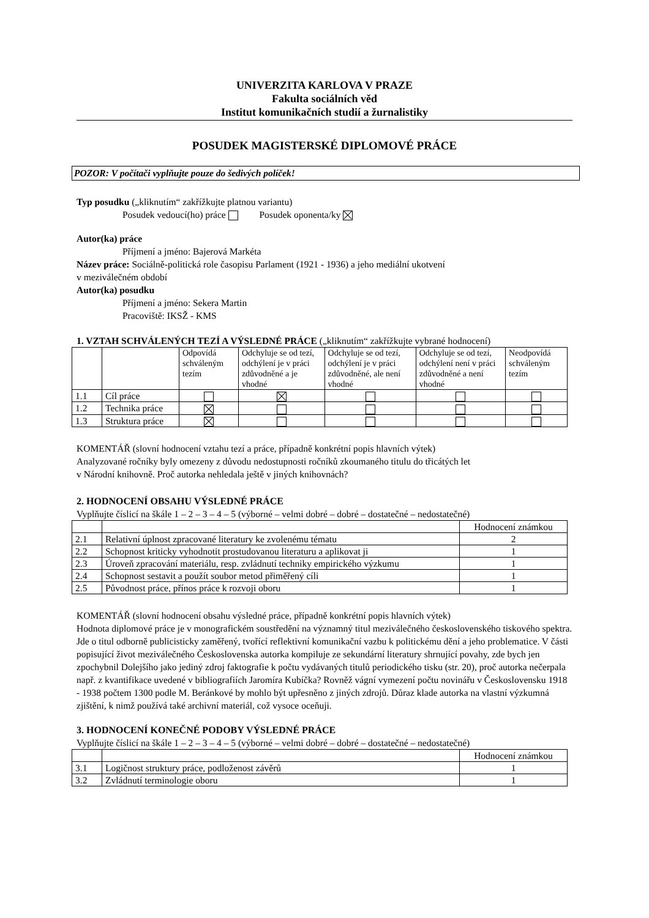UNIVERZITA KARLOVA V PRAZE
Fakulta sociálních věd
Institut komunikačních studií a žurnalistiky
POSUDEK MAGISTERSKÉ DIPLOMOVÉ PRÁCE
POZOR: V počítači vyplňujte pouze do šedivých políček!
Typ posudku („kliknutím“ zakřížkujte platnou variantu)
Posudek vedoucí(ho) práce Posudek oponenta/ky
Autor(ka) práce
Příjmení a jméno: Bajerová Markéta
Název práce: Sociálně-politická role časopisu Parlament (1921 - 1936) a jeho mediální ukotvení
v meziválečném období
Autor(ka) posudku
Příjmení a jméno: Sekera Martin
Pracoviště: IKSŽ - KMS
1. VZTAH SCHVÁLENÝCH TEZÍ A VÝSLEDNÉ PRÁCE („kliknutím“ zakřížkujte vybrané hodnocení)
| | | Odpovídá schváleným tezím | Odchyluje se od tezí, odchýlení je v práci zdůvodněné a je vhodné | Odchyluje se od tezí, odchýlení je v práci zdůvodněné, ale není vhodné | Odchyluje se od tezí, odchýlení není v práci zdůvodněné a není vhodné | Neodpovídá schváleným tezím |
| --- | --- | --- | --- | --- | --- | --- |
| 1.1 | Cíl práce | | | | | |
| 1.2 | Technika práce | | | | | |
| 1.3 | Struktura práce | | | | | |
KOMENTÁŘ (slovní hodnocení vztahu tezí a práce, případně konkrétní popis hlavních výtek)
Analyzované ročníky byly omezeny z důvodu nedostupnosti ročníků zkoumaného titulu do třicátých let
v Národní knihovně. Proč autorka nehledala ještě v jiných knihovnách?
2. HODNOCENÍ OBSAHU VÝSLEDNÉ PRÁCE
Vyplňujte číslicí na škále 1 – 2 – 3 – 4 – 5 (výborné – velmi dobré – dobré – dostatečné – nedostatečné)
| | | Hodnocení známkou |
| --- | --- | --- |
| 2.1 | Relativní úplnost zpracované literatury ke zvolenému tématu | 2 |
| 2.2 | Schopnost kriticky vyhodnotit prostudovanou literaturu a aplikovat ji | 1 |
| 2.3 | Úroveň zpracování materiálu, resp. zvládnutí techniky empirického výzkumu | 1 |
| 2.4 | Schopnost sestavit a použít soubor metod přiměřený cíli | 1 |
| 2.5 | Původnost práce, přínos práce k rozvoji oboru | 1 |
KOMENTÁŘ (slovní hodnocení obsahu výsledné práce, případně konkrétní popis hlavních výtek)
Hodnota diplomové práce je v monografickém soustředění na významný titul meziválečného československého tiskového spektra. Jde o titul odborně publicisticky zaměřený, tvořící reflektivní komunikační vazbu k politickému dění a jeho problematice. V části popisující život meziválečného Československa autorka kompiluje ze sekundární literatury shrnující povahy, zde bych jen zpochybnil Dolejšího jako jediný zdroj faktografie k počtu vydávaných titulů periodického tisku (str. 20), proč autorka nečerpala např. z kvantifikace uvedené v bibliografiích Jaromíra Kubíčka? Rovněž vágní vymezení počtu novinářu v Československu 1918 - 1938 počtem 1300 podle M. Beránkové by mohlo být upřesněno z jiných zdrojů. Důraz klade autorka na vlastní výzkumná zjištění, k nimž používá také archivní materiál, což vysoce oceňuji.
3. HODNOCENÍ KONEČNÉ PODOBY VÝSLEDNÉ PRÁCE
Vyplňujte číslicí na škále 1 – 2 – 3 – 4 – 5 (výborné – velmi dobré – dobré – dostatečné – nedostatečné)
| | | Hodnocení známkou |
| --- | --- | --- |
| 3.1 | Logičnost struktury práce, podloženost závěrů | 1 |
| 3.2 | Zvládnutí terminologie oboru | 1 |